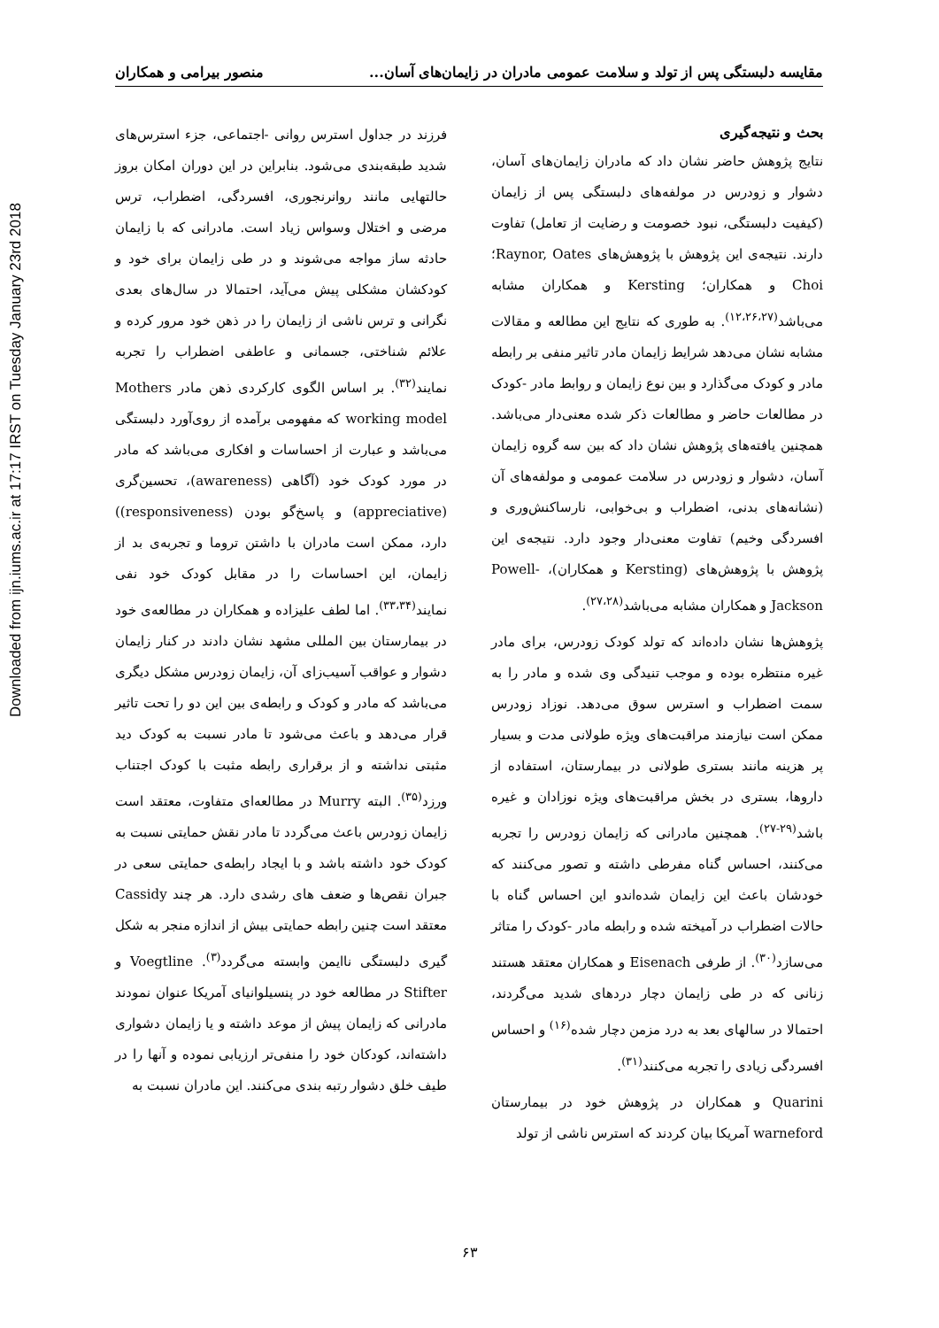Downloaded from ijn.iums.ac.ir at 17:17 IRST on Tuesday January 23rd 2018
مقایسه دلبستگی پس از تولد و سلامت عمومی مادران در زایمان‌های آسان... منصور بیرامی و همکاران
بحث و نتیجه‌گیری
نتایج پژوهش حاضر نشان داد که مادران زایمان‌های آسان، دشوار و زودرس در مولفه‌های دلبستگی پس از زایمان (کیفیت دلبستگی، نبود خصومت و رضایت از تعامل) تفاوت دارند. نتیجه‌ی این پژوهش با پژوهش‌های Raynor, Oates؛ Choi و همکاران؛ Kersting و همکاران مشابه می‌باشد<sup>(۱۲،۲۶،۲۷)</sup>. به طوری که نتایج این مطالعه و مقالات مشابه نشان می‌دهد شرایط زایمان مادر تاثیر منفی بر رابطه مادر و کودک می‌گذارد و بین نوع زایمان و روابط مادر -کودک در مطالعات حاضر و مطالعات ذکر شده معنی‌دار می‌باشد. همچنین یافته‌های پژوهش نشان داد که بین سه گروه زایمان آسان، دشوار و زودرس در سلامت عمومی و مولفه‌های آن (نشانه‌های بدنی، اضطراب و بی‌خوابی، نارساکنش‌وری و افسردگی وخیم) تفاوت معنی‌دار وجود دارد. نتیجه‌ی این پژوهش با پژوهش‌های (Kersting و همکاران)، Powell-Jackson و همکاران مشابه می‌باشد<sup>(۲۷،۲۸)</sup>.
پژوهش‌ها نشان داده‌اند که تولد کودک زودرس، برای مادر غیره منتظره بوده و موجب تنیدگی وی شده و مادر را به سمت اضطراب و استرس سوق می‌دهد. نوزاد زودرس ممکن است نیازمند مراقبت‌های ویژه طولانی مدت و بسیار پر هزینه مانند بستری طولانی در بیمارستان، استفاده از داروها، بستری در بخش مراقبت‌های ویژه نوزادان و غیره باشد<sup>(۲۹-۲۷)</sup>. همچنین مادرانی که زایمان زودرس را تجربه می‌کنند، احساس گناه مفرطی داشته و تصور می‌کنند که خودشان باعث این زایمان شده‌اندو این احساس گناه با حالات اضطراب در آمیخته شده و رابطه مادر -کودک را متاثر می‌سازد<sup>(۳۰)</sup>. از طرفی Eisenach و همکاران معتقد هستند زنانی که در طی زایمان دچار دردهای شدید می‌گردند، احتمالا در سالهای بعد به درد مزمن دچار شده<sup>(۱۶)</sup> و احساس افسردگی زیادی را تجربه می‌کنند<sup>(۳۱)</sup>.
Quarini و همکاران در پژوهش خود در بیمارستان warneford آمریکا بیان کردند که استرس ناشی از تولد
فرزند در جداول استرس روانی -اجتماعی، جزء استرس‌های شدید طبقه‌بندی می‌شود. بنابراین در این دوران امکان بروز حالتهایی مانند روانرنجوری، افسردگی، اضطراب، ترس مرضی و اختلال وسواس زیاد است. مادرانی که با زایمان حادثه ساز مواجه می‌شوند و در طی زایمان برای خود و کودکشان مشکلی پیش می‌آید، احتمالا در سال‌های بعدی نگرانی و ترس ناشی از زایمان را در ذهن خود مرور کرده و علائم شناختی، جسمانی و عاطفی اضطراب را تجربه نمایند<sup>(۳۲)</sup>. بر اساس الگوی کارکردی ذهن مادر Mothers working model که مفهومی برآمده از روی‌آورد دلبستگی می‌باشد و عبارت از احساسات و افکاری می‌باشد که مادر در مورد کودک خود (آگاهی (awareness)، تحسین‌گری (appreciative) و پاسخ‌گو بودن (responsiveness)) دارد، ممکن است مادران با داشتن تروما و تجربه‌ی بد از زایمان، این احساسات را در مقابل کودک خود نفی نمایند<sup>(۳۳،۳۴)</sup>. اما لطف علیزاده و همکاران در مطالعه‌ی خود در بیمارستان بین المللی مشهد نشان دادند در کنار زایمان دشوار و عواقب آسیب‌زای آن، زایمان زودرس مشکل دیگری می‌باشد که مادر و کودک و رابطه‌ی بین این دو را تحت تاثیر قرار می‌دهد و باعث می‌شود تا مادر نسبت به کودک دید مثبتی نداشته و از برقراری رابطه مثبت با کودک اجتناب ورزد<sup>(۳۵)</sup>. البته Murry در مطالعه‌ای متفاوت، معتقد است زایمان زودرس باعث می‌گردد تا مادر نقش حمایتی نسبت به کودک خود داشته باشد و با ایجاد رابطه‌ی حمایتی سعی در جبران نقص‌ها و ضعف های رشدی دارد. هر چند Cassidy معتقد است چنین رابطه حمایتی بیش از اندازه منجر به شکل گیری دلبستگی ناایمن وابسته می‌گردد<sup>(۳)</sup>. Voegtline و Stifter در مطالعه خود در پنسیلوانیای آمریکا عنوان نمودند مادرانی که زایمان پیش از موعد داشته و یا زایمان دشواری داشته‌اند، کودکان خود را منفی‌تر ارزیابی نموده و آنها را در طیف خلق دشوار رتبه بندی می‌کنند. این مادران نسبت به
۶۳